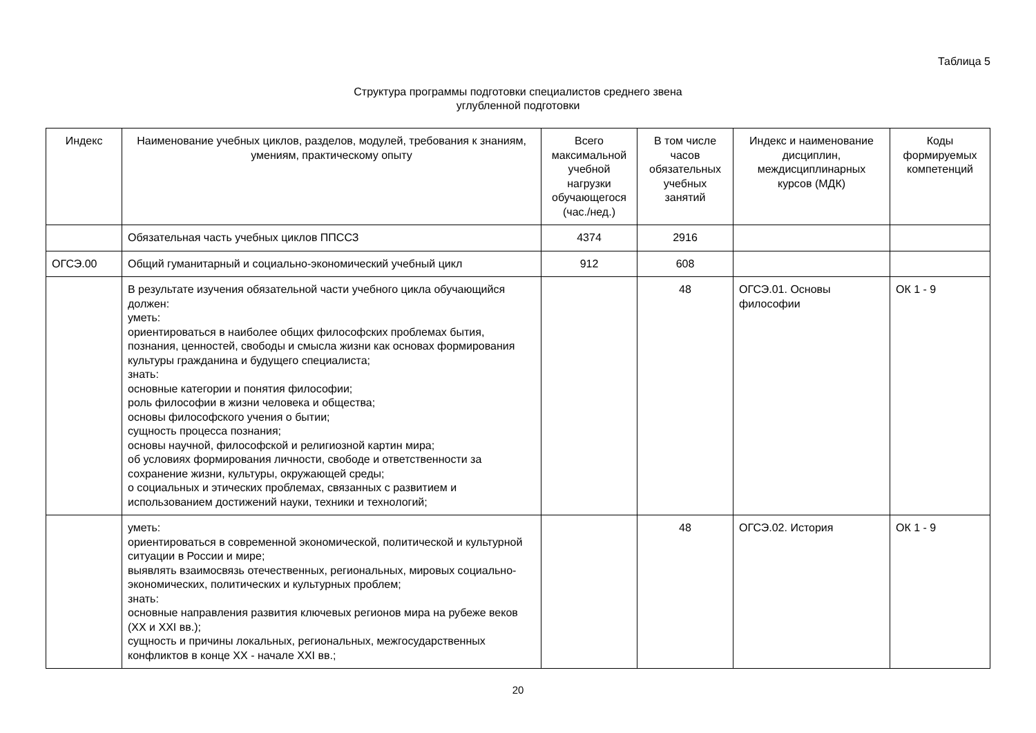Таблица 5
Структура программы подготовки специалистов среднего звена
углубленной подготовки
| Индекс | Наименование учебных циклов, разделов, модулей, требования к знаниям, умениям, практическому опыту | Всего максимальной учебной нагрузки обучающегося (час./нед.) | В том числе часов обязательных учебных занятий | Индекс и наименование дисциплин, междисциплинарных курсов (МДК) | Коды формируемых компетенций |
| --- | --- | --- | --- | --- | --- |
| | Обязательная часть учебных циклов ППССЗ | 4374 | 2916 | | |
| ОГСЭ.00 | Общий гуманитарный и социально-экономический учебный цикл | 912 | 608 | | |
| | В результате изучения обязательной части учебного цикла обучающийся должен: уметь: ориентироваться в наиболее общих философских проблемах бытия, познания, ценностей, свободы и смысла жизни как основах формирования культуры гражданина и будущего специалиста; знать: основные категории и понятия философии; роль философии в жизни человека и общества; основы философского учения о бытии; сущность процесса познания; основы научной, философской и религиозной картин мира; об условиях формирования личности, свободе и ответственности за сохранение жизни, культуры, окружающей среды; о социальных и этических проблемах, связанных с развитием и использованием достижений науки, техники и технологий; | | 48 | ОГСЭ.01. Основы философии | ОК 1 - 9 |
| | уметь: ориентироваться в современной экономической, политической и культурной ситуации в России и мире; выявлять взаимосвязь отечественных, региональных, мировых социально-экономических, политических и культурных проблем; знать: основные направления развития ключевых регионов мира на рубеже веков (XX и XXI вв.); сущность и причины локальных, региональных, межгосударственных конфликтов в конце XX - начале XXI вв.; | | 48 | ОГСЭ.02. История | ОК 1 - 9 |
20